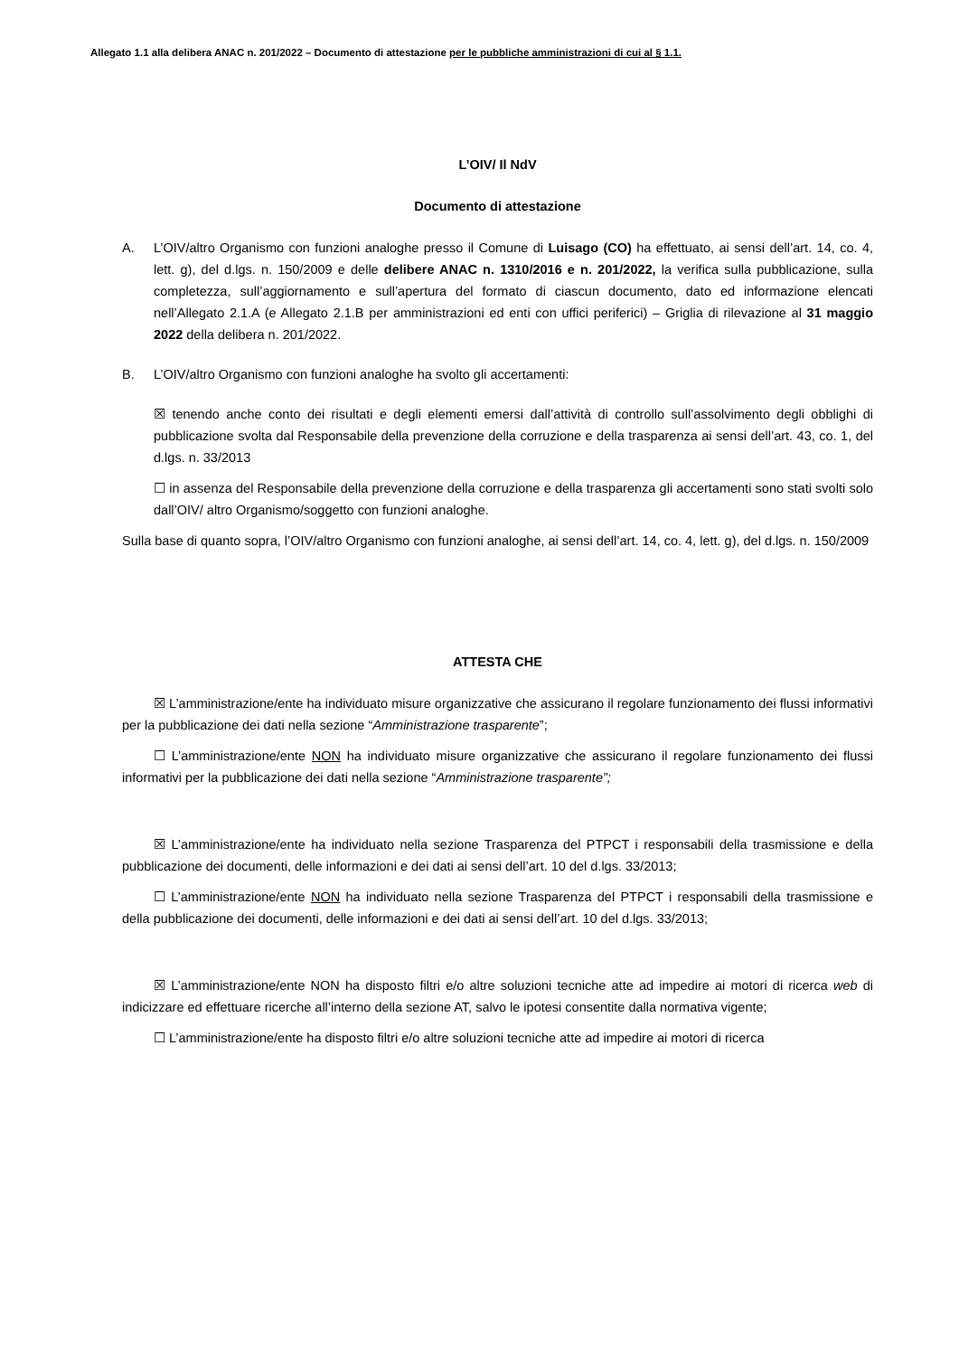Allegato 1.1 alla delibera ANAC n. 201/2022 – Documento di attestazione per le pubbliche amministrazioni di cui al § 1.1.
L’OIV/ Il NdV
Documento di attestazione
A. L’OIV/altro Organismo con funzioni analoghe presso il Comune di Luisago (CO) ha effettuato, ai sensi dell’art. 14, co. 4, lett. g), del d.lgs. n. 150/2009 e delle delibere ANAC n. 1310/2016 e n. 201/2022, la verifica sulla pubblicazione, sulla completezza, sull’aggiornamento e sull’apertura del formato di ciascun documento, dato ed informazione elencati nell’Allegato 2.1.A (e Allegato 2.1.B per amministrazioni ed enti con uffici periferici) – Griglia di rilevazione al 31 maggio 2022 della delibera n. 201/2022.
B. L’OIV/altro Organismo con funzioni analoghe ha svolto gli accertamenti:
☒ tenendo anche conto dei risultati e degli elementi emersi dall’attività di controllo sull’assolvimento degli obblighi di pubblicazione svolta dal Responsabile della prevenzione della corruzione e della trasparenza ai sensi dell’art. 43, co. 1, del d.lgs. n. 33/2013
☐ in assenza del Responsabile della prevenzione della corruzione e della trasparenza gli accertamenti sono stati svolti solo dall’OIV/ altro Organismo/soggetto con funzioni analoghe.
Sulla base di quanto sopra, l’OIV/altro Organismo con funzioni analoghe, ai sensi dell’art. 14, co. 4, lett. g), del d.lgs. n. 150/2009
ATTESTA CHE
☒ L’amministrazione/ente ha individuato misure organizzative che assicurano il regolare funzionamento dei flussi informativi per la pubblicazione dei dati nella sezione “Amministrazione trasparente”;
☐ L’amministrazione/ente NON ha individuato misure organizzative che assicurano il regolare funzionamento dei flussi informativi per la pubblicazione dei dati nella sezione “Amministrazione trasparente”;
☒ L’amministrazione/ente ha individuato nella sezione Trasparenza del PTPCT i responsabili della trasmissione e della pubblicazione dei documenti, delle informazioni e dei dati ai sensi dell’art. 10 del d.lgs. 33/2013;
☐ L’amministrazione/ente NON ha individuato nella sezione Trasparenza del PTPCT i responsabili della trasmissione e della pubblicazione dei documenti, delle informazioni e dei dati ai sensi dell’art. 10 del d.lgs. 33/2013;
☒ L’amministrazione/ente NON ha disposto filtri e/o altre soluzioni tecniche atte ad impedire ai motori di ricerca web di indicizzare ed effettuare ricerche all’interno della sezione AT, salvo le ipotesi consentite dalla normativa vigente;
☐ L’amministrazione/ente ha disposto filtri e/o altre soluzioni tecniche atte ad impedire ai motori di ricerca